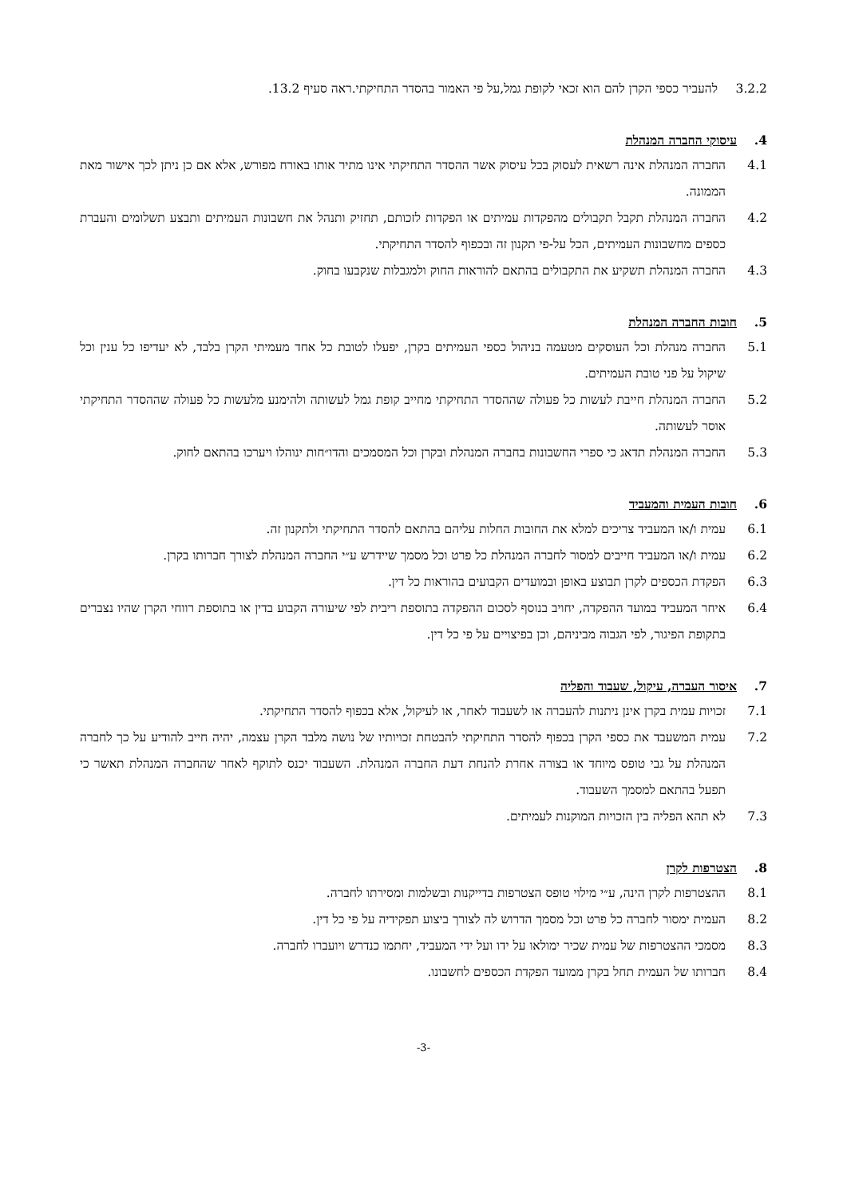3.2.2 להעביר כספי הקרן להם הוא זכאי לקופת גמל,על פי האמור בהסדר התחיקתי.ראה סעיף 13.2.
4. עיסוקי החברה המנהלת
4.1 החברה המנהלת אינה רשאית לעסוק בכל עיסוק אשר ההסדר התחיקתי אינו מתיר אותו באורח מפורש, אלא אם כן ניתן לכך אישור מאת הממונה.
4.2 החברה המנהלת תקבל תקבולים מהפקדות עמיתים או הפקדות לזכותם, תחזיק ותנהל את חשבונות העמיתים ותבצע תשלומים והעברת כספים מחשבונות העמיתים, הכל על-פי תקנון זה ובכפוף להסדר התחיקתי.
4.3 החברה המנהלת תשקיע את התקבולים בהתאם להוראות החוק ולמגבלות שנקבעו בחוק.
5. חובות החברה המנהלת
5.1 החברה מנהלת וכל העוסקים מטעמה בניהול כספי העמיתים בקרן, יפעלו לטובת כל אחד מעמיתי הקרן בלבד, לא יעדיפו כל ענין וכל שיקול על פני טובת העמיתים.
5.2 החברה המנהלת חייבת לעשות כל פעולה שההסדר התחיקתי מחייב קופת גמל לעשותה ולהימנע מלעשות כל פעולה שההסדר התחיקתי אוסר לעשותה.
5.3 החברה המנהלת תדאג כי ספרי החשבונות בחברה המנהלת ובקרן וכל המסמכים והדו״חות ינוהלו ויערכו בהתאם לחוק.
6. חובות העמית והמעביד
6.1 עמית ו/או המעביד צריכים למלא את החובות החלות עליהם בהתאם להסדר התחיקתי ולתקנון זה.
6.2 עמית ו/או המעביד חייבים למסור לחברה המנהלת כל פרט וכל מסמך שיידרש ע״י החברה המנהלת לצורך חברותו בקרן.
6.3 הפקדת הכספים לקרן תבוצע באופן ובמועדים הקבועים בהוראות כל דין.
6.4 איחר המעביד במועד ההפקדה, יחויב בנוסף לסכום ההפקדה בתוספת ריבית לפי שיעורה הקבוע בדין או בתוספת רווחי הקרן שהיו נצברים בתקופת הפיגור, לפי הגבוה מביניהם, וכן בפיצויים על פי כל דין.
7. איסור העברה, עיקול, שעבוד והפליה
7.1 זכויות עמית בקרן אינן ניתנות להעברה או לשעבוד לאחר, או לעיקול, אלא בכפוף להסדר התחיקתי.
7.2 עמית המשעבד את כספי הקרן בכפוף להסדר התחיקתי להבטחת זכויותיו של נושה מלבד הקרן עצמה, יהיה חייב להודיע על כך לחברה המנהלת על גבי טופס מיוחד או בצורה אחרת להנחת דעת החברה המנהלת. השעבוד יכנס לתוקף לאחר שהחברה המנהלת תאשר כי תפעל בהתאם למסמך השעבוד.
7.3 לא תהא הפליה בין הזכויות המוקנות לעמיתים.
8. הצטרפות לקרן
8.1 ההצטרפות לקרן הינה, ע״י מילוי טופס הצטרפות בדייקנות ובשלמות ומסירתו לחברה.
8.2 העמית ימסור לחברה כל פרט וכל מסמך הדרוש לה לצורך ביצוע תפקידיה על פי כל דין.
8.3 מסמכי ההצטרפות של עמית שכיר ימולאו על ידו ועל ידי המעביד, יחתמו כנדרש ויועברו לחברה.
8.4 חברותו של העמית תחל בקרן ממועד הפקדת הכספים לחשבונו.
-3-